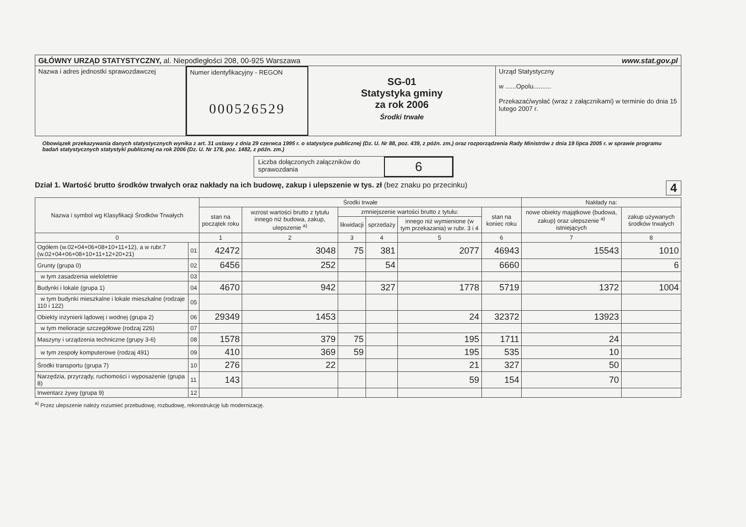GŁÓWNY URZĄD STATYSTYCZNY, al. Niepodległości 208, 00-925 Warszawa www.stat.gov.pl
Nazwa i adres jednostki sprawozdawczej
Numer identyfikacyjny - REGON
000526529
SG-01
Statystyka gminy
za rok 2006
Środki trwałe
Urząd Statystyczny
w ......Opolu..........
Przekazać/wysłać (wraz z załącznikami) w terminie do dnia 15 lutego 2007 r.
Obowiązek przekazywania danych statystycznych wynika z art. 31 ustawy z dnia 29 czerwca 1995 r. o statystyce publicznej (Dz. U. Nr 88, poz. 439, z późn. zm.) oraz rozporządzenia Rady Ministrów z dnia 19 lipca 2005 r. w sprawie programu badań statystycznych statystyki publicznej na rok 2006 (Dz. U. Nr 178, poz. 1482, z późn. zm.)
Liczba dołączonych załączników do sprawozdania
6
Dział 1. Wartość brutto środków trwałych oraz nakłady na ich budowę, zakup i ulepszenie w tys. zł (bez znaku po przecinku) 4
| Nazwa i symbol wg Klasyfikacji Środków Trwałych | | Środki trwałe | | | | | | Nakłady na: | |
| --- | --- | --- | --- | --- | --- | --- | --- | --- | --- |
| | | stan na początek roku | wzrost wartości brutto z tytułu innego niż budowa, zakup, ulepszenie <sup>a)</sup> | zmniejszenie wartości brutto z tytułu: | | | stan na koniec roku | nowe obiekty majątkowe (budowa, zakup) oraz ulepszenie <sup>a)</sup> istniejących | zakup używanych środków trwałych |
| | | | | likwidacji | sprzedaży | innego niż wymienione (w tym przekazania) w rubr. 3 i 4 | | | |
| 0 | | 1 | 2 | 3 | 4 | 5 | 6 | 7 | 8 |
| Ogółem (w.02+04+06+08+10+11+12), a w rubr.7 (w.02+04+06+08+10+11+12+20+21) | 01 | 42472 | 3048 | 75 | 381 | 2077 | 46943 | 15543 | 1010 |
| Grunty (grupa 0) | 02 | 6456 | 252 | | 54 | | 6660 | | 6 |
| w tym zasadzenia wieloletnie | 03 | | | | | | | | |
| Budynki i lokale (grupa 1) | 04 | 4670 | 942 | | 327 | 1778 | 5719 | 1372 | 1004 |
| w tym budynki mieszkalne i lokale mieszkalne (rodzaje 110 i 122) | 05 | | | | | | | | |
| Obiekty inżynierii lądowej i wodnej (grupa 2) | 06 | 29349 | 1453 | | | 24 | 32372 | 13923 | |
| w tym melioracje szczegółowe (rodzaj 226) | 07 | | | | | | | | |
| Maszyny i urządzenia techniczne (grupy 3-6) | 08 | 1578 | 379 | 75 | | 195 | 1711 | 24 | |
| w tym zespoły komputerowe (rodzaj 491) | 09 | 410 | 369 | 59 | | 195 | 535 | 10 | |
| Środki transportu (grupa 7) | 10 | 276 | 22 | | | 21 | 327 | 50 | |
| Narzędzia, przyrządy, ruchomości i wyposażenie (grupa 8) | 11 | 143 | | | | 59 | 154 | 70 | |
| Inwentarz żywy (grupa 9) | 12 | | | | | | | | |
<sup>a)</sup> Przez ulepszenie należy rozumieć przebudowę, rozbudowę, rekonstrukcję lub modernizację.